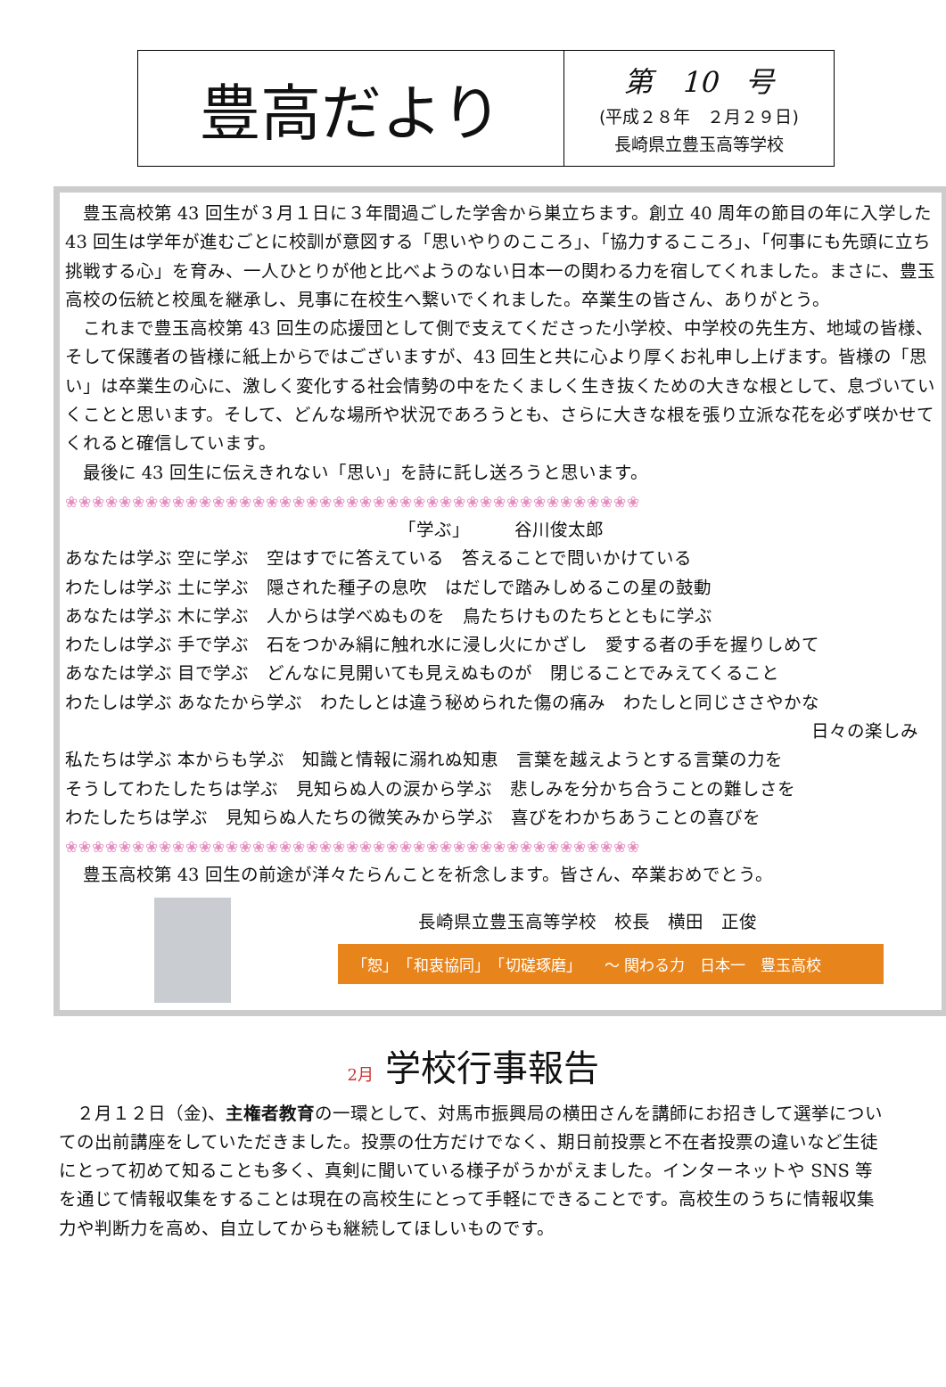| 豊高だより | 第 10 号 (平成２８年 ２月２９日) 長崎県立豊玉高等学校 |
豊玉高校第 43 回生が３月１日に３年間過ごした学舎から巣立ちます。創立 40 周年の節目の年に入学した 43 回生は学年が進むごとに校訓が意図する「思いやりのこころ」、「協力するこころ」、「何事にも先頭に立ち挑戦する心」を育み、一人ひとりが他と比べようのない日本一の関わる力を宿してくれました。まさに、豊玉高校の伝統と校風を継承し、見事に在校生へ繋いでくれました。卒業生の皆さん、ありがとう。
これまで豊玉高校第 43 回生の応援団として側で支えてくださった小学校、中学校の先生方、地域の皆様、そして保護者の皆様に紙上からではございますが、43 回生と共に心より厚くお礼申し上げます。皆様の「思い」は卒業生の心に、激しく変化する社会情勢の中をたくましく生き抜くための大きな根として、息づいていくことと思います。そして、どんな場所や状況であろうとも、さらに大きな根を張り立派な花を必ず咲かせてくれると確信しています。
最後に 43 回生に伝えきれない「思い」を詩に託し送ろうと思います。
❀❀❀❀❀❀❀❀❀❀❀❀❀❀❀❀❀❀❀❀❀❀❀❀❀❀❀❀❀❀❀❀❀❀❀❀❀❀❀❀❀❀❀
「学ぶ」　　　谷川俊太郎
あなたは学ぶ 空に学ぶ　空はすでに答えている　答えることで問いかけている
わたしは学ぶ 土に学ぶ　隠された種子の息吹　はだしで踏みしめるこの星の鼓動
あなたは学ぶ 木に学ぶ　人からは学べぬものを　鳥たちけものたちとともに学ぶ
わたしは学ぶ 手で学ぶ　石をつかみ絹に触れ水に浸し火にかざし　愛する者の手を握りしめて
あなたは学ぶ 目で学ぶ　どんなに見開いても見えぬものが　閉じることでみえてくること
わたしは学ぶ あなたから学ぶ　わたしとは違う秘められた傷の痛み　わたしと同じささやかな
日々の楽しみ
私たちは学ぶ 本からも学ぶ　知識と情報に溺れぬ知恵　言葉を越えようとする言葉の力を
そうしてわたしたちは学ぶ　見知らぬ人の涙から学ぶ　悲しみを分かち合うことの難しさを
わたしたちは学ぶ　見知らぬ人たちの微笑みから学ぶ　喜びをわかちあうことの喜びを
❀❀❀❀❀❀❀❀❀❀❀❀❀❀❀❀❀❀❀❀❀❀❀❀❀❀❀❀❀❀❀❀❀❀❀❀❀❀❀❀❀❀❀
豊玉高校第 43 回生の前途が洋々たらんことを祈念します。皆さん、卒業おめでとう。
長崎県立豊玉高等学校　校長　横田　正俊
「恕」　「和衷協同」　「切磋琢磨」　　～ 関わる力　日本一　豊玉高校
2月 学校行事報告
２月１２日（金)、主権者教育の一環として、対馬市振興局の横田さんを講師にお招きして選挙についての出前講座をしていただきました。投票の仕方だけでなく、期日前投票と不在者投票の違いなど生徒にとって初めて知ることも多く、真剣に聞いている様子がうかがえました。インターネットや SNS 等を通じて情報収集をすることは現在の高校生にとって手軽にできることです。高校生のうちに情報収集力や判断力を高め、自立してからも継続してほしいものです。